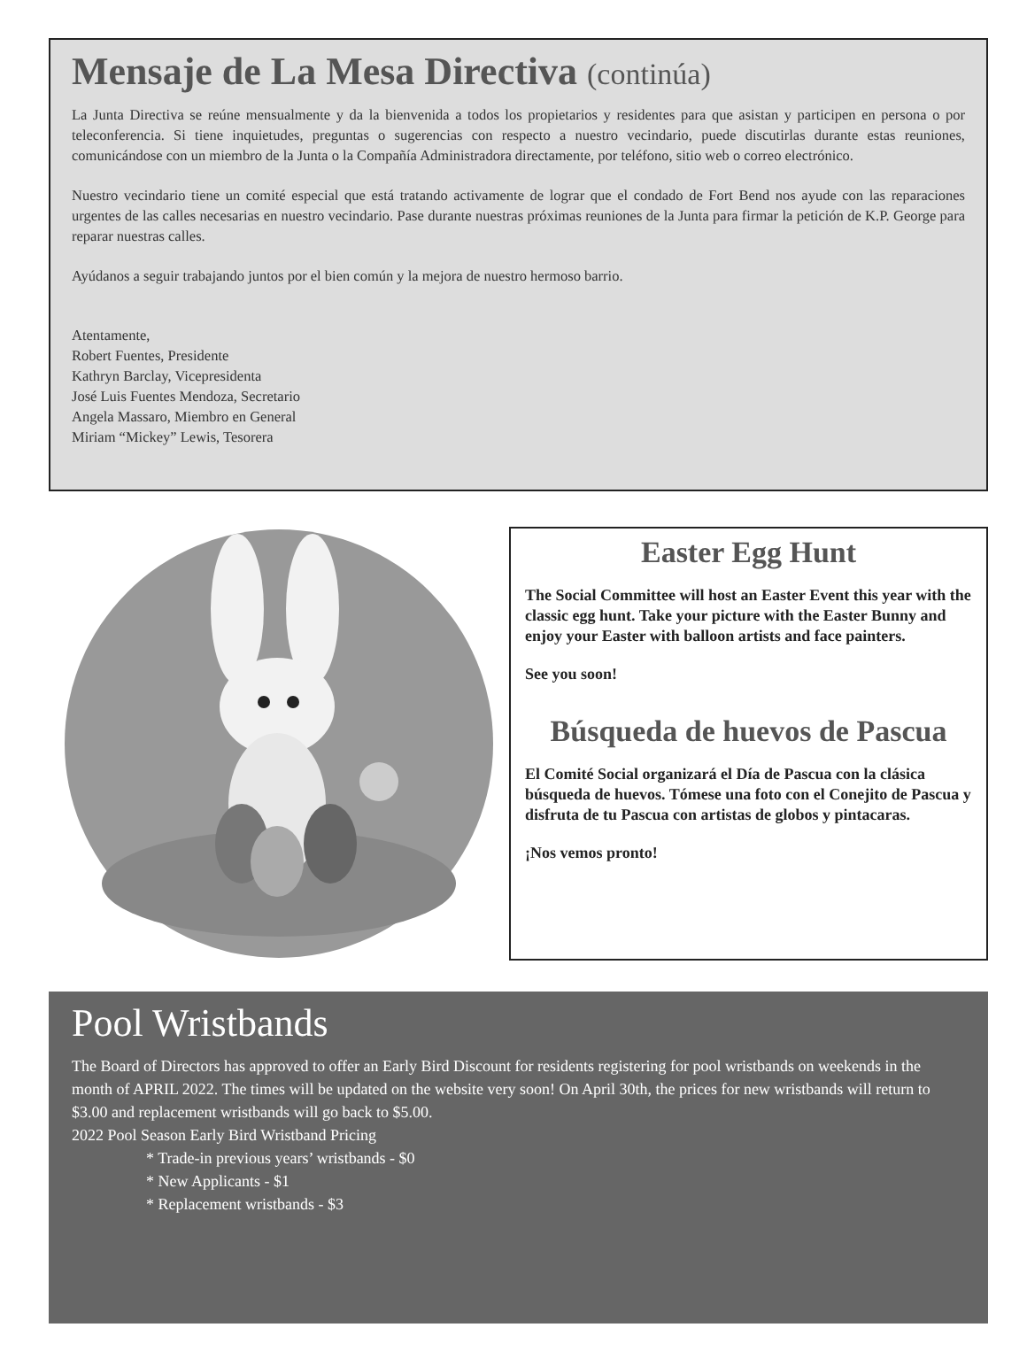Mensaje de La Mesa Directiva (continúa)
La Junta Directiva se reúne mensualmente y da la bienvenida a todos los propietarios y residentes para que asistan y participen en persona o por teleconferencia. Si tiene inquietudes, preguntas o sugerencias con respecto a nuestro vecindario, puede discutirlas durante estas reuniones, comunicándose con un miembro de la Junta o la Compañía Administradora directamente, por teléfono, sitio web o correo electrónico.
Nuestro vecindario tiene un comité especial que está tratando activamente de lograr que el condado de Fort Bend nos ayude con las reparaciones urgentes de las calles necesarias en nuestro vecindario. Pase durante nuestras próximas reuniones de la Junta para firmar la petición de K.P. George para reparar nuestras calles.
Ayúdanos a seguir trabajando juntos por el bien común y la mejora de nuestro hermoso barrio.
Atentamente,
Robert Fuentes, Presidente
Kathryn Barclay, Vicepresidenta
José Luis Fuentes Mendoza, Secretario
Angela Massaro, Miembro en General
Miriam “Mickey” Lewis, Tesorera
Easter Egg Hunt
The Social Committee will host an Easter Event this year with the classic egg hunt. Take your picture with the Easter Bunny and enjoy your Easter with balloon artists and face painters.
See you soon!
Búsqueda de huevos de Pascua
El Comité Social organizará el Día de Pascua con la clásica búsqueda de huevos. Tómese una foto con el Conejito de Pascua y disfruta de tu Pascua con artistas de globos y pintacaras.
¡Nos vemos pronto!
Pool Wristbands
The Board of Directors has approved to offer an Early Bird Discount for residents registering for pool wristbands on weekends in the month of APRIL 2022. The times will be updated on the website very soon! On April 30th, the prices for new wristbands will return to $3.00 and replacement wristbands will go back to $5.00.
2022 Pool Season Early Bird Wristband Pricing
* Trade-in previous years’ wristbands - $0
* New Applicants - $1
* Replacement wristbands - $3